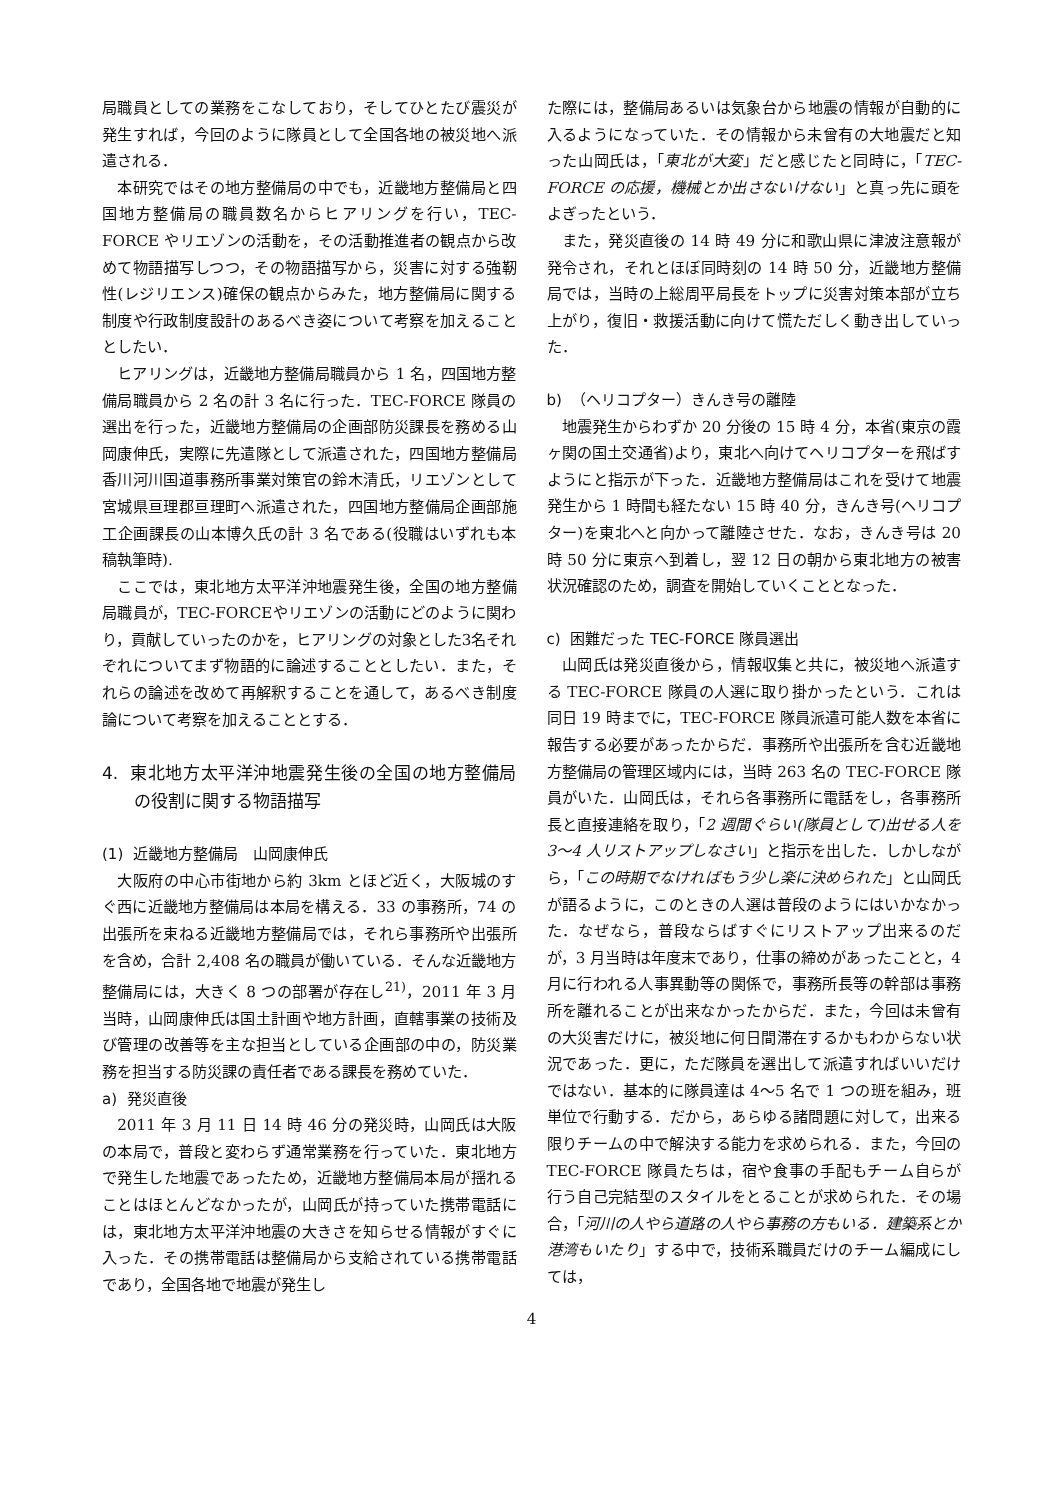局職員としての業務をこなしており，そしてひとたび震災が発生すれば，今回のように隊員として全国各地の被災地へ派遣される．
本研究ではその地方整備局の中でも，近畿地方整備局と四国地方整備局の職員数名からヒアリングを行い，TEC-FORCE やリエゾンの活動を，その活動推進者の観点から改めて物語描写しつつ，その物語描写から，災害に対する強靭性(レジリエンス)確保の観点からみた，地方整備局に関する制度や行政制度設計のあるべき姿について考察を加えることとしたい．
ヒアリングは，近畿地方整備局職員から 1 名，四国地方整備局職員から 2 名の計 3 名に行った．TEC-FORCE 隊員の選出を行った，近畿地方整備局の企画部防災課長を務める山岡康伸氏，実際に先遣隊として派遣された，四国地方整備局香川河川国道事務所事業対策官の鈴木清氏，リエゾンとして宮城県亘理郡亘理町へ派遣された，四国地方整備局企画部施工企画課長の山本博久氏の計 3 名である(役職はいずれも本稿執筆時).
ここでは，東北地方太平洋沖地震発生後，全国の地方整備局職員が，TEC-FORCEやリエゾンの活動にどのように関わり，貢献していったのかを，ヒアリングの対象とした3名それぞれについてまず物語的に論述することとしたい．また，それらの論述を改めて再解釈することを通して，あるべき制度論について考察を加えることとする．
4. 東北地方太平洋沖地震発生後の全国の地方整備局の役割に関する物語描写
(1) 近畿地方整備局　山岡康伸氏
大阪府の中心市街地から約 3km とほど近く，大阪城のすぐ西に近畿地方整備局は本局を構える．33 の事務所，74 の出張所を束ねる近畿地方整備局では，それら事務所や出張所を含め，合計 2,408 名の職員が働いている．そんな近畿地方整備局には，大きく 8 つの部署が存在し<sup>21)</sup>，2011 年 3 月当時，山岡康伸氏は国土計画や地方計画，直轄事業の技術及び管理の改善等を主な担当としている企画部の中の，防災業務を担当する防災課の責任者である課長を務めていた．
a) 発災直後
2011 年 3 月 11 日 14 時 46 分の発災時，山岡氏は大阪の本局で，普段と変わらず通常業務を行っていた．東北地方で発生した地震であったため，近畿地方整備局本局が揺れることはほとんどなかったが，山岡氏が持っていた携帯電話には，東北地方太平洋沖地震の大きさを知らせる情報がすぐに入った．その携帯電話は整備局から支給されている携帯電話であり，全国各地で地震が発生し
た際には，整備局あるいは気象台から地震の情報が自動的に入るようになっていた．その情報から未曾有の大地震だと知った山岡氏は，「東北が大変」だと感じたと同時に，「TEC-FORCE の応援，機械とか出さないけない」と真っ先に頭をよぎったという．
また，発災直後の 14 時 49 分に和歌山県に津波注意報が発令され，それとほぼ同時刻の 14 時 50 分，近畿地方整備局では，当時の上総周平局長をトップに災害対策本部が立ち上がり，復旧・救援活動に向けて慌ただしく動き出していった．
b) （ヘリコプター）きんき号の離陸
地震発生からわずか 20 分後の 15 時 4 分，本省(東京の霞ヶ関の国土交通省)より，東北へ向けてヘリコプターを飛ばすようにと指示が下った．近畿地方整備局はこれを受けて地震発生から 1 時間も経たない 15 時 40 分，きんき号(ヘリコプター)を東北へと向かって離陸させた．なお，きんき号は 20 時 50 分に東京へ到着し，翌 12 日の朝から東北地方の被害状況確認のため，調査を開始していくこととなった．
c) 困難だった TEC-FORCE 隊員選出
山岡氏は発災直後から，情報収集と共に，被災地へ派遣する TEC-FORCE 隊員の人選に取り掛かったという．これは同日 19 時までに，TEC-FORCE 隊員派遣可能人数を本省に報告する必要があったからだ．事務所や出張所を含む近畿地方整備局の管理区域内には，当時 263 名の TEC-FORCE 隊員がいた．山岡氏は，それら各事務所に電話をし，各事務所長と直接連絡を取り，「2 週間ぐらい(隊員として)出せる人を 3～4 人リストアップしなさい」と指示を出した．しかしながら，「この時期でなければもう少し楽に決められた」と山岡氏が語るように，このときの人選は普段のようにはいかなかった．なぜなら，普段ならばすぐにリストアップ出来るのだが，3 月当時は年度末であり，仕事の締めがあったことと，4 月に行われる人事異動等の関係で，事務所長等の幹部は事務所を離れることが出来なかったからだ．また，今回は未曾有の大災害だけに，被災地に何日間滞在するかもわからない状況であった．更に，ただ隊員を選出して派遣すればいいだけではない．基本的に隊員達は 4～5 名で 1 つの班を組み，班単位で行動する．だから，あらゆる諸問題に対して，出来る限りチームの中で解決する能力を求められる．また，今回の TEC-FORCE 隊員たちは，宿や食事の手配もチーム自らが行う自己完結型のスタイルをとることが求められた．その場合，「河川の人やら道路の人やら事務の方もいる．建築系とか港湾もいたり」する中で，技術系職員だけのチーム編成にしては，
4